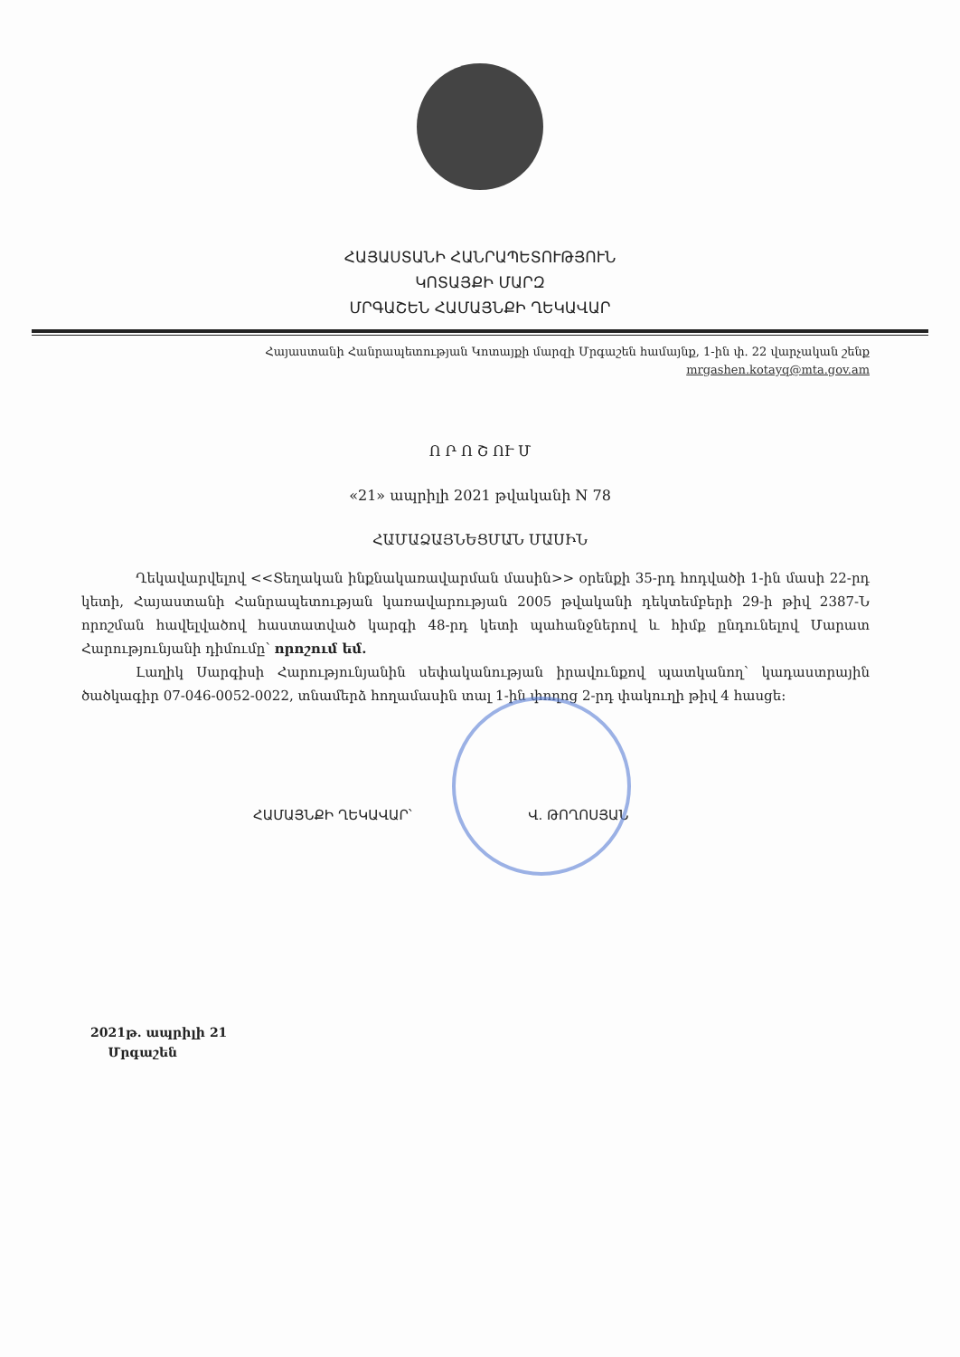ՀԱՅԱՍՏԱՆԻ ՀԱՆՐԱՊԵՏՈՒԹՅՈՒՆ
ԿՈՏԱՅՔԻ ՄԱՐԶ
ՄՐԳԱՇԵՆ ՀԱՄԱՅՆՔԻ ՂԵԿԱՎԱՐ
Հայաստանի Հանրապետության Կոտայքի մարզի Մրգաշեն համայնք, 1-ին փ. 22 վարչական շենք
mrgashen.kotayq@mta.gov.am
Ո Ր Ո Շ ՈՒ Մ
«21» ապրիլի 2021 թվականի N 78
ՀԱՄԱՁԱՅՆԵՑՄԱՆ ՄԱՍԻՆ
Ղեկավարվելով <<Տեղական ինքնակառավարման մասին>> օրենքի 35-րդ հոդվածի 1-ին մասի 22-րդ կետի, Հայաստանի Հանրապետության կառավարության 2005 թվականի դեկտեմբերի 29-ի թիվ 2387-Ն որոշման հավելվածով հաստատված կարգի 48-րդ կետի պահանջներով և հիմք ընդունելով Մարատ Հարությունյանի դիմումը՝ որոշում եմ.
Լաղիկ Սարգիսի Հարությունյանին սեփականության իրավունքով պատկանող՝ կադաստրային ծածկագիր 07-046-0052-0022, տնամերձ հողամասին տալ 1-ին փողոց 2-րդ փակուղի թիվ 4 հասցե:
ՀԱՄԱՅՆՔԻ ՂԵԿԱՎԱՐ՝ Վ. ԹՈՂՈՍՅԱՆ
2021թ. ապրիլի 21
Մրգաշեն